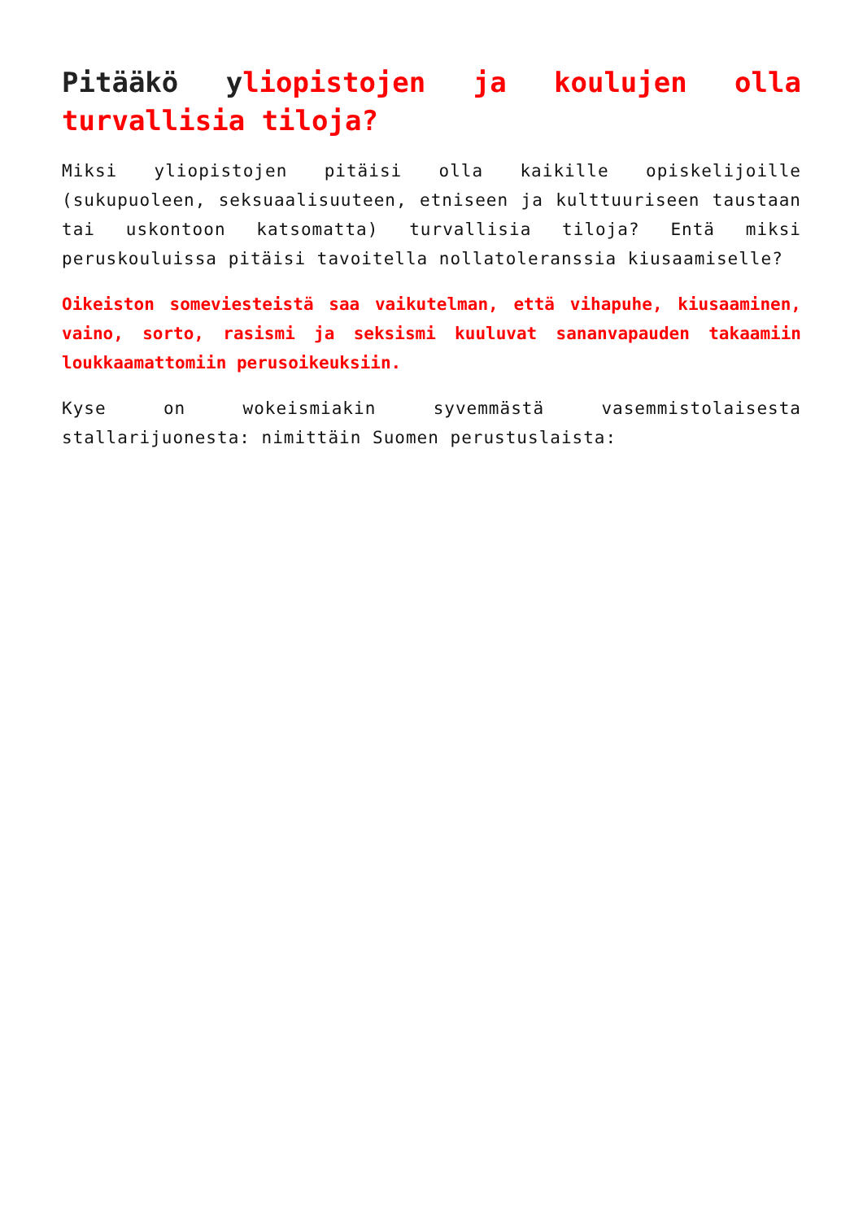Pitääkö yliopistojen ja koulujen olla turvallisia tiloja?
Miksi yliopistojen pitäisi olla kaikille opiskelijoille (sukupuoleen, seksuaalisuuteen, etniseen ja kulttuuriseen taustaan tai uskontoon katsomatta) turvallisia tiloja? Entä miksi peruskouluissa pitäisi tavoitella nollatoleranssia kiusaamiselle?
Oikeiston someviesteistä saa vaikutelman, että vihapuhe, kiusaaminen, vaino, sorto, rasismi ja seksismi kuuluvat sananvapauden takaamiin loukkaamattomiin perusoikeuksiin.
Kyse on wokeismiakin syvemmästä vasemmistolaisesta stallarijuonesta: nimittäin Suomen perustuslaista: